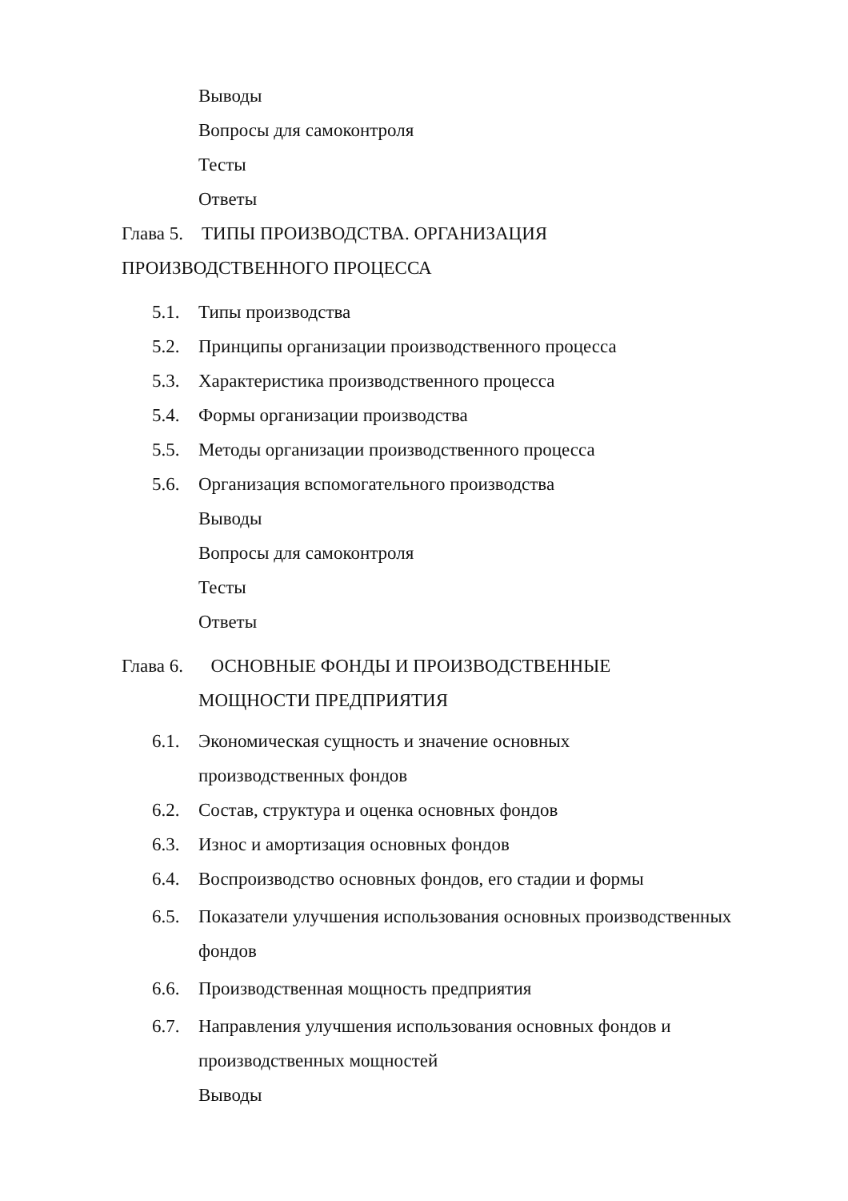Выводы
Вопросы для самоконтроля
Тесты
Ответы
Глава 5. ТИПЫ ПРОИЗВОДСТВА. ОРГАНИЗАЦИЯ
ПРОИЗВОДСТВЕННОГО ПРОЦЕССА
5.1. Типы производства
5.2. Принципы организации производственного процесса
5.3. Характеристика производственного процесса
5.4. Формы организации производства
5.5. Методы организации производственного процесса
5.6. Организация вспомогательного производства
Выводы
Вопросы для самоконтроля
Тесты
Ответы
Глава 6. ОСНОВНЫЕ ФОНДЫ И ПРОИЗВОДСТВЕННЫЕ
МОЩНОСТИ ПРЕДПРИЯТИЯ
6.1. Экономическая сущность и значение основных
производственных фондов
6.2. Состав, структура и оценка основных фондов
6.3. Износ и амортизация основных фондов
6.4. Воспроизводство основных фондов, его стадии и формы
6.5. Показатели улучшения использования основных производственных
фондов
6.6. Производственная мощность предприятия
6.7. Направления улучшения использования основных фондов и
производственных мощностей
Выводы